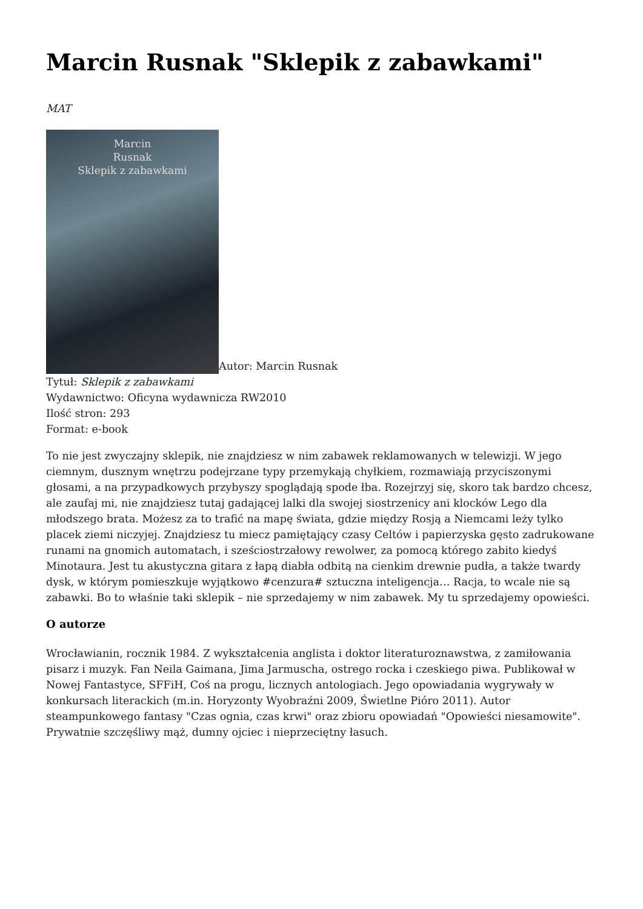Marcin Rusnak "Sklepik z zabawkami"
MAT
Marcin
Rusnak
Sklepik z zabawkami Autor: Marcin Rusnak
Tytuł: Sklepik z zabawkami
Wydawnictwo: Oficyna wydawnicza RW2010
Ilość stron: 293
Format: e-book
To nie jest zwyczajny sklepik, nie znajdziesz w nim zabawek reklamowanych w telewizji. W jego ciemnym, dusznym wnętrzu podejrzane typy przemykają chyłkiem, rozmawiają przyciszonymi głosami, a na przypadkowych przybyszy spoglądają spode łba. Rozejrzyj się, skoro tak bardzo chcesz, ale zaufaj mi, nie znajdziesz tutaj gadającej lalki dla swojej siostrzenicy ani klocków Lego dla młodszego brata. Możesz za to trafić na mapę świata, gdzie między Rosją a Niemcami leży tylko placek ziemi niczyjej. Znajdziesz tu miecz pamiętający czasy Celtów i papierzyska gęsto zadrukowane runami na gnomich automatach, i sześciostrzałowy rewolwer, za pomocą którego zabito kiedyś Minotaura. Jest tu akustyczna gitara z łapą diabła odbitą na cienkim drewnie pudła, a także twardy dysk, w którym pomieszkuje wyjątkowo #cenzura# sztuczna inteligencja… Racja, to wcale nie są zabawki. Bo to właśnie taki sklepik – nie sprzedajemy w nim zabawek. My tu sprzedajemy opowieści.
O autorze
Wrocławianin, rocznik 1984. Z wykształcenia anglista i doktor literaturoznawstwa, z zamiłowania pisarz i muzyk. Fan Neila Gaimana, Jima Jarmuscha, ostrego rocka i czeskiego piwa. Publikował w Nowej Fantastyce, SFFiH, Coś na progu, licznych antologiach. Jego opowiadania wygrywały w konkursach literackich (m.in. Horyzonty Wyobraźni 2009, Świetlne Pióro 2011). Autor steampunkowego fantasy "Czas ognia, czas krwi" oraz zbioru opowiadań "Opowieści niesamowite". Prywatnie szczęśliwy mąż, dumny ojciec i nieprzeciętny łasuch.